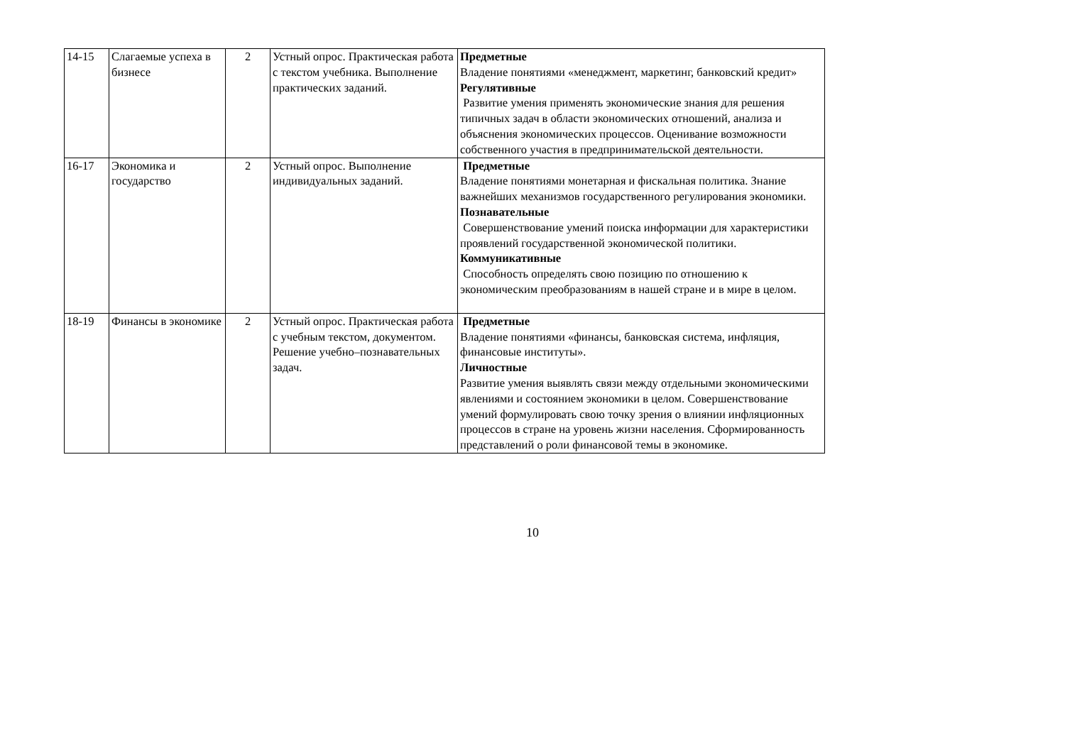| 14-15 | Слагаемые успеха в бизнесе | 2 | Устный опрос. Практическая работа с текстом учебника. Выполнение практических заданий. | Предметные Владение понятиями «менеджмент, маркетинг, банковский кредит» Регулятивные Развитие умения применять экономические знания для решения типичных задач в области экономических отношений, анализа и объяснения экономических процессов. Оценивание возможности собственного участия в предпринимательской деятельности. |
| 16-17 | Экономика и государство | 2 | Устный опрос. Выполнение индивидуальных заданий. | Предметные Владение понятиями монетарная и фискальная политика. Знание важнейших механизмов государственного регулирования экономики. Познавательные Совершенствование умений поиска информации для характеристики проявлений государственной экономической политики. Коммуникативные Способность определять свою позицию по отношению к экономическим преобразованиям в нашей стране и в мире в целом. |
| 18-19 | Финансы в экономике | 2 | Устный опрос. Практическая работа с учебным текстом, документом. Решение учебно–познавательных задач. | Предметные Владение понятиями «финансы, банковская система, инфляция, финансовые институты». Личностные Развитие умения выявлять связи между отдельными экономическими явлениями и состоянием экономики в целом. Совершенствование умений формулировать свою точку зрения о влиянии инфляционных процессов в стране на уровень жизни населения. Сформированность представлений о роли финансовой темы в экономике. |
10